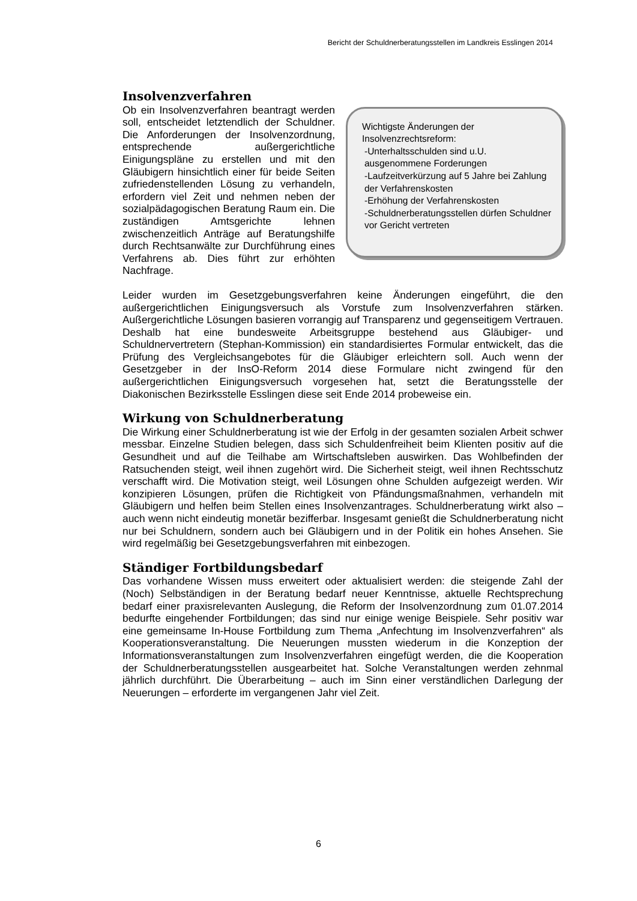Bericht der Schuldnerberatungsstellen im Landkreis Esslingen 2014
Insolvenzverfahren
Wichtigste Änderungen der Insolvenzrechtsreform:
-Unterhaltsschulden sind u.U. ausgenommene Forderungen
-Laufzeitverkürzung auf 5 Jahre bei Zahlung der Verfahrenskosten
-Erhöhung der Verfahrenskosten
-Schuldnerberatungsstellen dürfen Schuldner vor Gericht vertreten
Ob ein Insolvenzverfahren beantragt werden soll, entscheidet letztendlich der Schuldner. Die Anforderungen der Insolvenzordnung, entsprechende außergerichtliche Einigungspläne zu erstellen und mit den Gläubigern hinsichtlich einer für beide Seiten zufriedenstellenden Lösung zu verhandeln, erfordern viel Zeit und nehmen neben der sozialpädagogischen Beratung Raum ein. Die zuständigen Amtsgerichte lehnen zwischenzeitlich Anträge auf Beratungshilfe durch Rechtsanwälte zur Durchführung eines Verfahrens ab. Dies führt zur erhöhten Nachfrage.
Leider wurden im Gesetzgebungsverfahren keine Änderungen eingeführt, die den außergerichtlichen Einigungsversuch als Vorstufe zum Insolvenzverfahren stärken. Außergerichtliche Lösungen basieren vorrangig auf Transparenz und gegenseitigem Vertrauen. Deshalb hat eine bundesweite Arbeitsgruppe bestehend aus Gläubiger- und Schuldnervertretern (Stephan-Kommission) ein standardisiertes Formular entwickelt, das die Prüfung des Vergleichsangebotes für die Gläubiger erleichtern soll. Auch wenn der Gesetzgeber in der InsO-Reform 2014 diese Formulare nicht zwingend für den außergerichtlichen Einigungsversuch vorgesehen hat, setzt die Beratungsstelle der Diakonischen Bezirksstelle Esslingen diese seit Ende 2014 probeweise ein.
Wirkung von Schuldnerberatung
Die Wirkung einer Schuldnerberatung ist wie der Erfolg in der gesamten sozialen Arbeit schwer messbar. Einzelne Studien belegen, dass sich Schuldenfreiheit beim Klienten positiv auf die Gesundheit und auf die Teilhabe am Wirtschaftsleben auswirken. Das Wohlbefinden der Ratsuchenden steigt, weil ihnen zugehört wird. Die Sicherheit steigt, weil ihnen Rechtsschutz verschafft wird. Die Motivation steigt, weil Lösungen ohne Schulden aufgezeigt werden. Wir konzipieren Lösungen, prüfen die Richtigkeit von Pfändungsmaßnahmen, verhandeln mit Gläubigern und helfen beim Stellen eines Insolvenzantrages. Schuldnerberatung wirkt also – auch wenn nicht eindeutig monetär bezifferbar. Insgesamt genießt die Schuldnerberatung nicht nur bei Schuldnern, sondern auch bei Gläubigern und in der Politik ein hohes Ansehen. Sie wird regelmäßig bei Gesetzgebungsverfahren mit einbezogen.
Ständiger Fortbildungsbedarf
Das vorhandene Wissen muss erweitert oder aktualisiert werden: die steigende Zahl der (Noch) Selbständigen in der Beratung bedarf neuer Kenntnisse, aktuelle Rechtsprechung bedarf einer praxisrelevanten Auslegung, die Reform der Insolvenzordnung zum 01.07.2014 bedurfte eingehender Fortbildungen; das sind nur einige wenige Beispiele. Sehr positiv war eine gemeinsame In-House Fortbildung zum Thema „Anfechtung im Insolvenzverfahren“ als Kooperationsveranstaltung. Die Neuerungen mussten wiederum in die Konzeption der Informationsveranstaltungen zum Insolvenzverfahren eingefügt werden, die die Kooperation der Schuldnerberatungsstellen ausgearbeitet hat. Solche Veranstaltungen werden zehnmal jährlich durchführt. Die Überarbeitung – auch im Sinn einer verständlichen Darlegung der Neuerungen – erforderte im vergangenen Jahr viel Zeit.
6